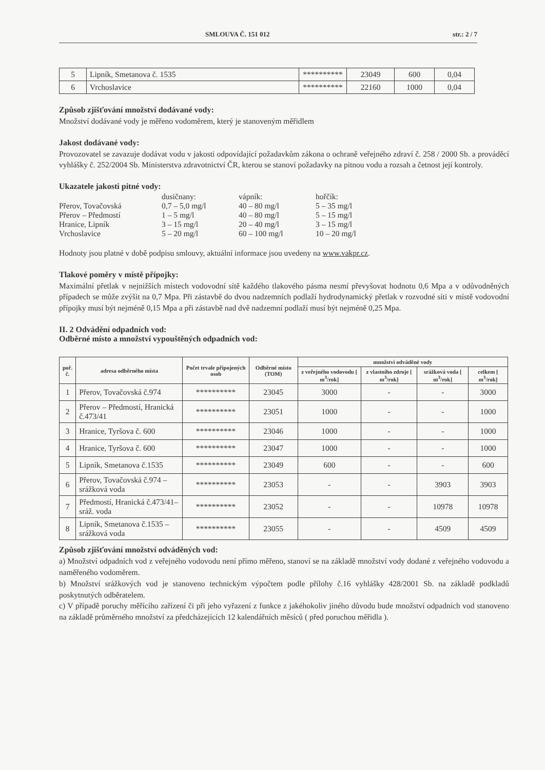SMLOUVA Č. 151 012 str.: 2 / 7
| 5 | Lipník, Smetanova č. 1535 | ********** | 23049 | 600 | 0,04 |
| 6 | Vrchoslavice | ********** | 22160 | 1000 | 0,04 |
Způsob zjišťování množství dodávané vody:
Množství dodávané vody je měřeno vodoměrem, který je stanoveným měřidlem
Jakost dodávané vody:
Provozovatel se zavazuje dodávat vodu v jakosti odpovídající požadavkům zákona o ochraně veřejného zdraví č. 258 / 2000 Sb. a prováděcí vyhlášky č. 252/2004 Sb. Ministerstva zdravotnictví ČR, kterou se stanoví požadavky na pitnou vodu a rozsah a četnost její kontroly.
Ukazatele jakosti pitné vody:
| | dusičnany: | vápník: | hořčík: |
| Přerov, Tovačovská | 0,7 – 5,0 mg/l | 40 – 80 mg/l | 5 – 35 mg/l |
| Přerov – Předmostí | 1 – 5 mg/l | 40 – 80 mg/l | 5 – 15 mg/l |
| Hranice, Lipník | 3 – 15 mg/l | 20 – 40 mg/l | 3 – 15 mg/l |
| Vrchoslavice | 5 – 20 mg/l | 60 – 100 mg/l | 10 – 20 mg/l |
Hodnoty jsou platné v době podpisu smlouvy, aktuální informace jsou uvedeny na www.vakpr.cz.
Tlakové poměry v místě přípojky:
Maximální přetlak v nejnižších místech vodovodní sítě každého tlakového pásma nesmí převyšovat hodnotu 0,6 Mpa a v odůvodněných případech se může zvýšit na 0,7 Mpa. Při zástavbě do dvou nadzemních podlaží hydrodynamický přetlak v rozvodné síti v místě vodovodní přípojky musí být nejméně 0,15 Mpa a při zástavbě nad dvě nadzemní podlaží musí být nejméně 0,25 Mpa.
II. 2 Odvádění odpadních vod:
Odběrné místo a množství vypouštěných odpadních vod:
| poř. č. | adresa odběrného místa | Počet trvale připojených osob | Odběrné místo (TOM) | množství odváděné vody | | | |
| --- | --- | --- | --- | --- | --- | --- | --- |
| | | | | z veřejného vodovodu [ m<sup>3</sup>/rok] | z vlastního zdroje [ m<sup>3</sup>/rok] | srážková voda [ m<sup>3</sup>/rok] | celkem [ m<sup>3</sup>/rok] |
| 1 | Přerov, Tovačovská č.974 | ********** | 23045 | 3000 | - | - | 3000 |
| 2 | Přerov – Předmostí, Hranická č.473/41 | ********** | 23051 | 1000 | - | - | 1000 |
| 3 | Hranice, Tyršova č. 600 | ********** | 23046 | 1000 | - | - | 1000 |
| 4 | Hranice, Tyršova č. 600 | ********** | 23047 | 1000 | - | - | 1000 |
| 5 | Lipník, Smetanova č.1535 | ********** | 23049 | 600 | - | - | 600 |
| 6 | Přerov, Tovačovská č.974 – srážková voda | ********** | 23053 | - | - | 3903 | 3903 |
| 7 | Předmostí, Hranická č.473/41– sráž. voda | ********** | 23052 | - | - | 10978 | 10978 |
| 8 | Lipník, Smetanova č.1535 – srážková voda | ********** | 23055 | - | - | 4509 | 4509 |
Způsob zjišťování množství odváděných vod:
a) Množství odpadních vod z veřejného vodovodu není přímo měřeno, stanoví se na základě množství vody dodané z veřejného vodovodu a naměřeného vodoměrem.
b) Množství srážkových vod je stanoveno technickým výpočtem podle přílohy č.16 vyhlášky 428/2001 Sb. na základě podkladů poskytnutých odběratelem.
c) V případě poruchy měřícího zařízení či při jeho vyřazení z funkce z jakéhokoliv jiného důvodu bude množství odpadních vod stanoveno na základě průměrného množství za předcházejících 12 kalendářních měsíců ( před poruchou měřidla ).